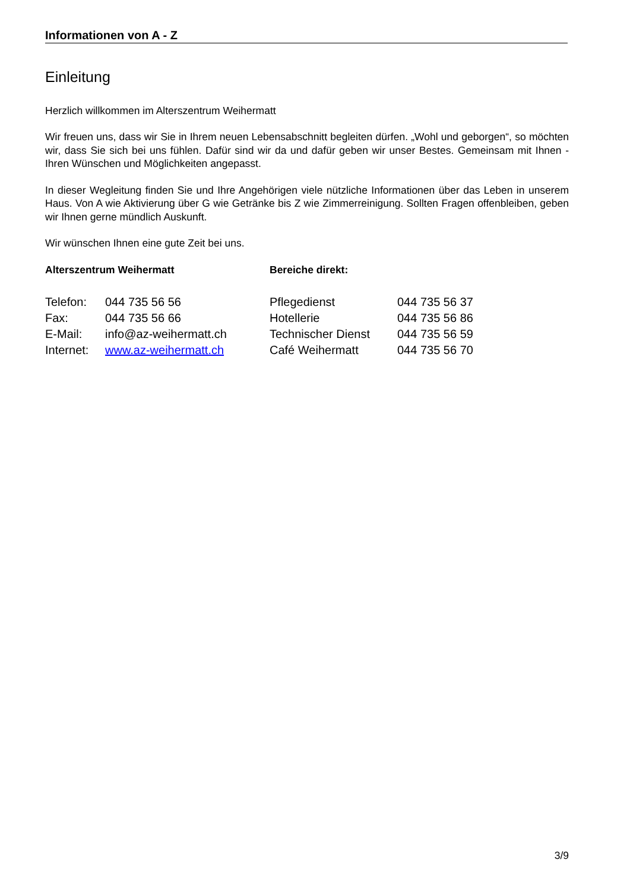Informationen von A - Z
Einleitung
Herzlich willkommen im Alterszentrum Weihermatt
Wir freuen uns, dass wir Sie in Ihrem neuen Lebensabschnitt begleiten dürfen. „Wohl und geborgen“, so möchten wir, dass Sie sich bei uns fühlen. Dafür sind wir da und dafür geben wir unser Bestes. Gemeinsam mit Ihnen - Ihren Wünschen und Möglichkeiten angepasst.
In dieser Wegleitung finden Sie und Ihre Angehörigen viele nützliche Informationen über das Leben in unserem Haus. Von A wie Aktivierung über G wie Getränke bis Z wie Zimmerreinigung. Sollten Fragen offenbleiben, geben wir Ihnen gerne mündlich Auskunft.
Wir wünschen Ihnen eine gute Zeit bei uns.
| Alterszentrum Weihermatt | | Bereiche direkt: | |
| --- | --- | --- | --- |
| Telefon: | 044 735 56 56 | Pflegedienst | 044 735 56 37 |
| Fax: | 044 735 56 66 | Hotellerie | 044 735 56 86 |
| E-Mail: | info@az-weihermatt.ch | Technischer Dienst | 044 735 56 59 |
| Internet: | www.az-weihermatt.ch | Café Weihermatt | 044 735 56 70 |
3/9